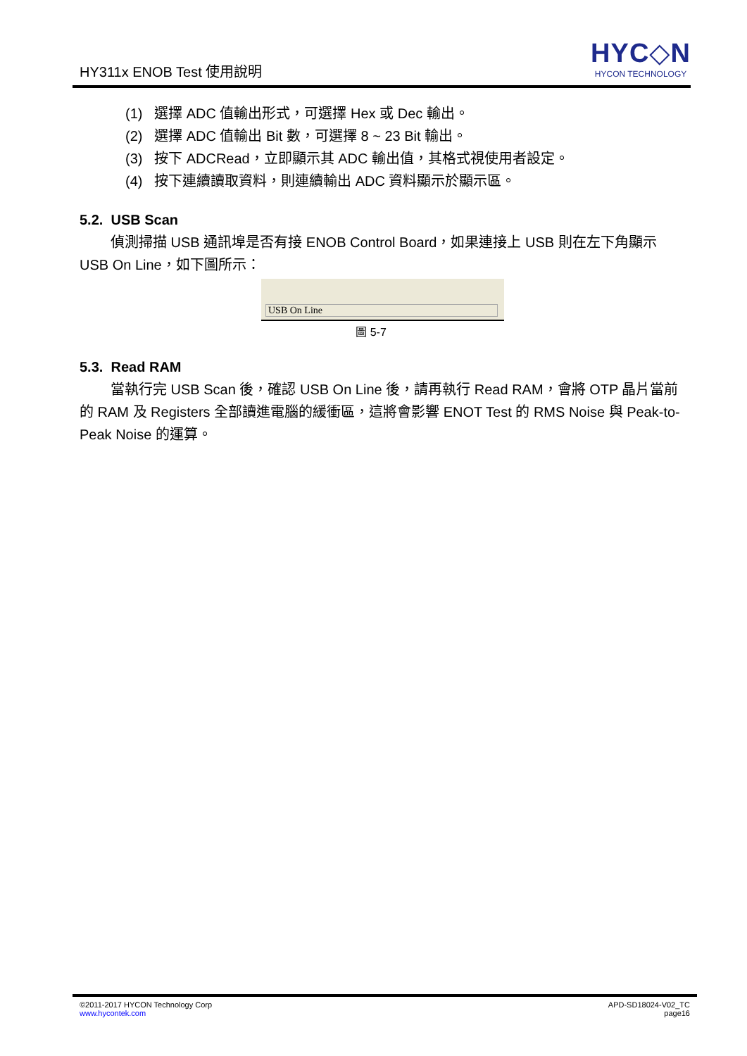HY311x ENOB Test 使用說明
HYC◇N
HYCON TECHNOLOGY
(1) 選擇 ADC 值輸出形式，可選擇 Hex 或 Dec 輸出。
(2) 選擇 ADC 值輸出 Bit 數，可選擇 8 ~ 23 Bit 輸出。
(3) 按下 ADCRead，立即顯示其 ADC 輸出值，其格式視使用者設定。
(4) 按下連續讀取資料，則連續輸出 ADC 資料顯示於顯示區。
5.2. USB Scan
偵測掃描 USB 通訊埠是否有接 ENOB Control Board，如果連接上 USB 則在左下角顯示 USB On Line，如下圖所示：
USB On Line
圖 5-7
5.3. Read RAM
當執行完 USB Scan 後，確認 USB On Line 後，請再執行 Read RAM，會將 OTP 晶片當前的 RAM 及 Registers 全部讀進電腦的緩衝區，這將會影響 ENOT Test 的 RMS Noise 與 Peak-to-Peak Noise 的運算。
©2011-2017 HYCON Technology Corp
www.hycontek.com
APD-SD18024-V02_TC
page16